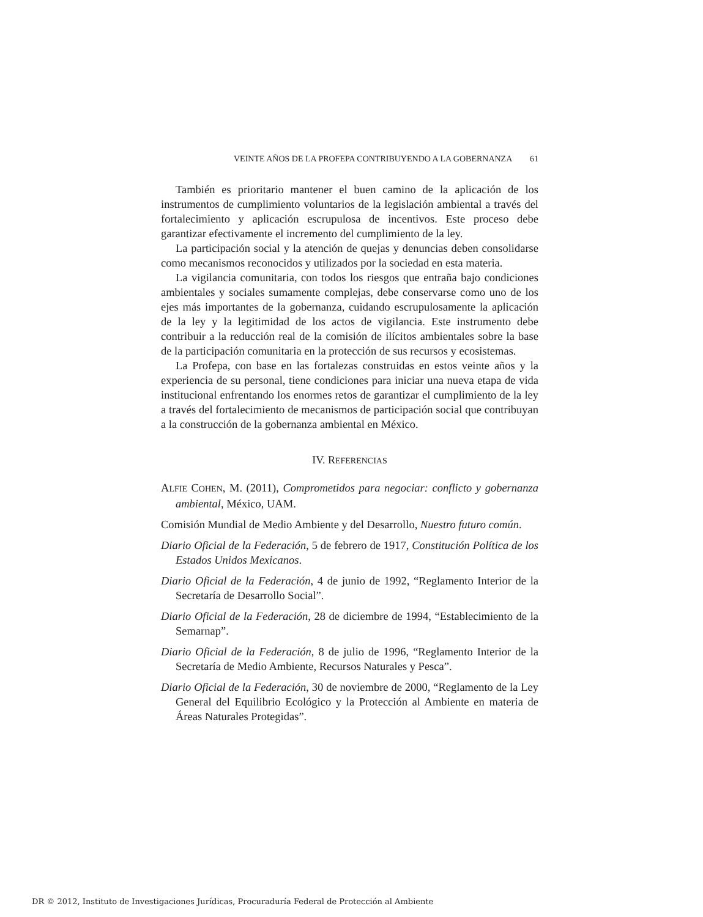VEINTE AÑOS DE LA PROFEPA CONTRIBUYENDO A LA GOBERNANZA 61
También es prioritario mantener el buen camino de la aplicación de los instrumentos de cumplimiento voluntarios de la legislación ambiental a través del fortalecimiento y aplicación escrupulosa de incentivos. Este proceso debe garantizar efectivamente el incremento del cumplimiento de la ley.
La participación social y la atención de quejas y denuncias deben consolidarse como mecanismos reconocidos y utilizados por la sociedad en esta materia.
La vigilancia comunitaria, con todos los riesgos que entraña bajo condiciones ambientales y sociales sumamente complejas, debe conservarse como uno de los ejes más importantes de la gobernanza, cuidando escrupulosamente la aplicación de la ley y la legitimidad de los actos de vigilancia. Este instrumento debe contribuir a la reducción real de la comisión de ilícitos ambientales sobre la base de la participación comunitaria en la protección de sus recursos y ecosistemas.
La Profepa, con base en las fortalezas construidas en estos veinte años y la experiencia de su personal, tiene condiciones para iniciar una nueva etapa de vida institucional enfrentando los enormes retos de garantizar el cumplimiento de la ley a través del fortalecimiento de mecanismos de participación social que contribuyan a la construcción de la gobernanza ambiental en México.
IV. REFERENCIAS
ALFIE COHEN, M. (2011), Comprometidos para negociar: conflicto y gobernanza ambiental, México, UAM.
Comisión Mundial de Medio Ambiente y del Desarrollo, Nuestro futuro común.
Diario Oficial de la Federación, 5 de febrero de 1917, Constitución Política de los Estados Unidos Mexicanos.
Diario Oficial de la Federación, 4 de junio de 1992, “Reglamento Interior de la Secretaría de Desarrollo Social”.
Diario Oficial de la Federación, 28 de diciembre de 1994, “Establecimiento de la Semarnap”.
Diario Oficial de la Federación, 8 de julio de 1996, “Reglamento Interior de la Secretaría de Medio Ambiente, Recursos Naturales y Pesca”.
Diario Oficial de la Federación, 30 de noviembre de 2000, “Reglamento de la Ley General del Equilibrio Ecológico y la Protección al Ambiente en materia de Áreas Naturales Protegidas”.
DR © 2012, Instituto de Investigaciones Jurídicas, Procuraduría Federal de Protección al Ambiente